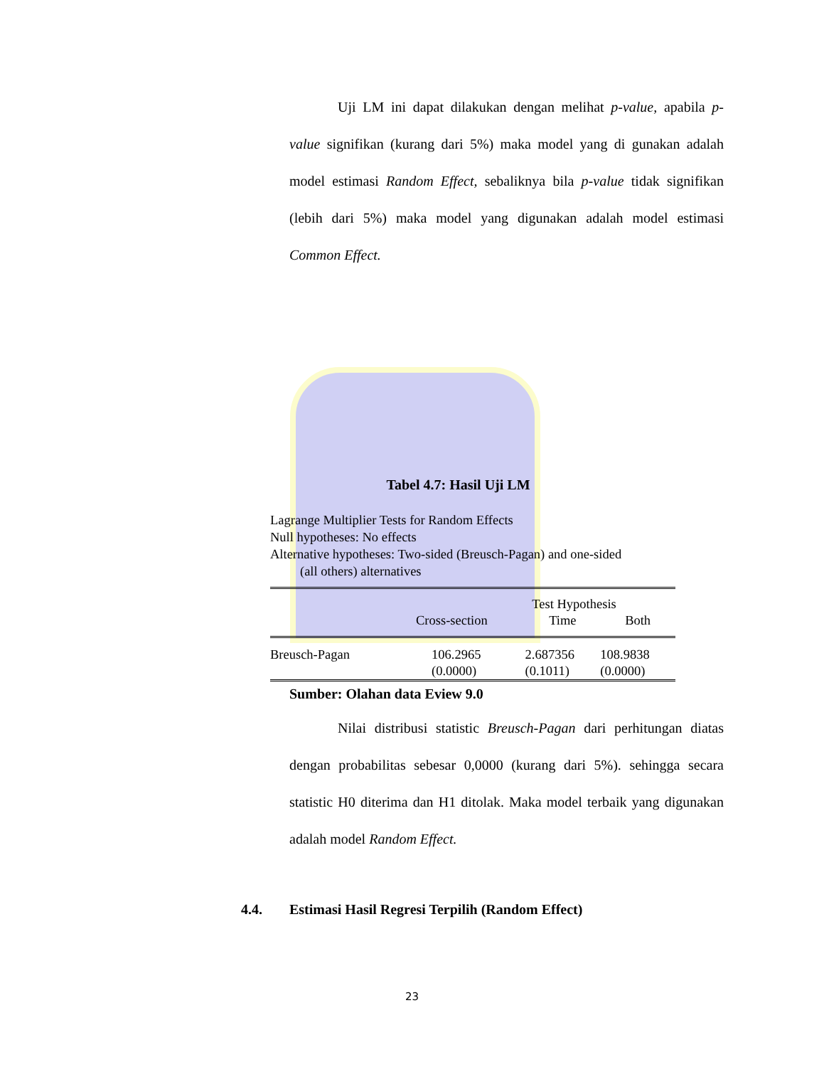Uji LM ini dapat dilakukan dengan melihat p-value, apabila p-value signifikan (kurang dari 5%) maka model yang di gunakan adalah model estimasi Random Effect, sebaliknya bila p-value tidak signifikan (lebih dari 5%) maka model yang digunakan adalah model estimasi Common Effect.
Tabel 4.7: Hasil Uji LM
Lagrange Multiplier Tests for Random Effects
Null hypotheses: No effects
Alternative hypotheses: Two-sided (Breusch-Pagan) and one-sided
(all others) alternatives
| | Test Hypothesis | | |
| | Cross-section | Time | Both |
| Breusch-Pagan | 106.2965 (0.0000) | 2.687356 (0.1011) | 108.9838 (0.0000) |
Sumber: Olahan data Eview 9.0
Nilai distribusi statistic Breusch-Pagan dari perhitungan diatas dengan probabilitas sebesar 0,0000 (kurang dari 5%). sehingga secara statistic H0 diterima dan H1 ditolak. Maka model terbaik yang digunakan adalah model Random Effect.
4.4. Estimasi Hasil Regresi Terpilih (Random Effect)
23